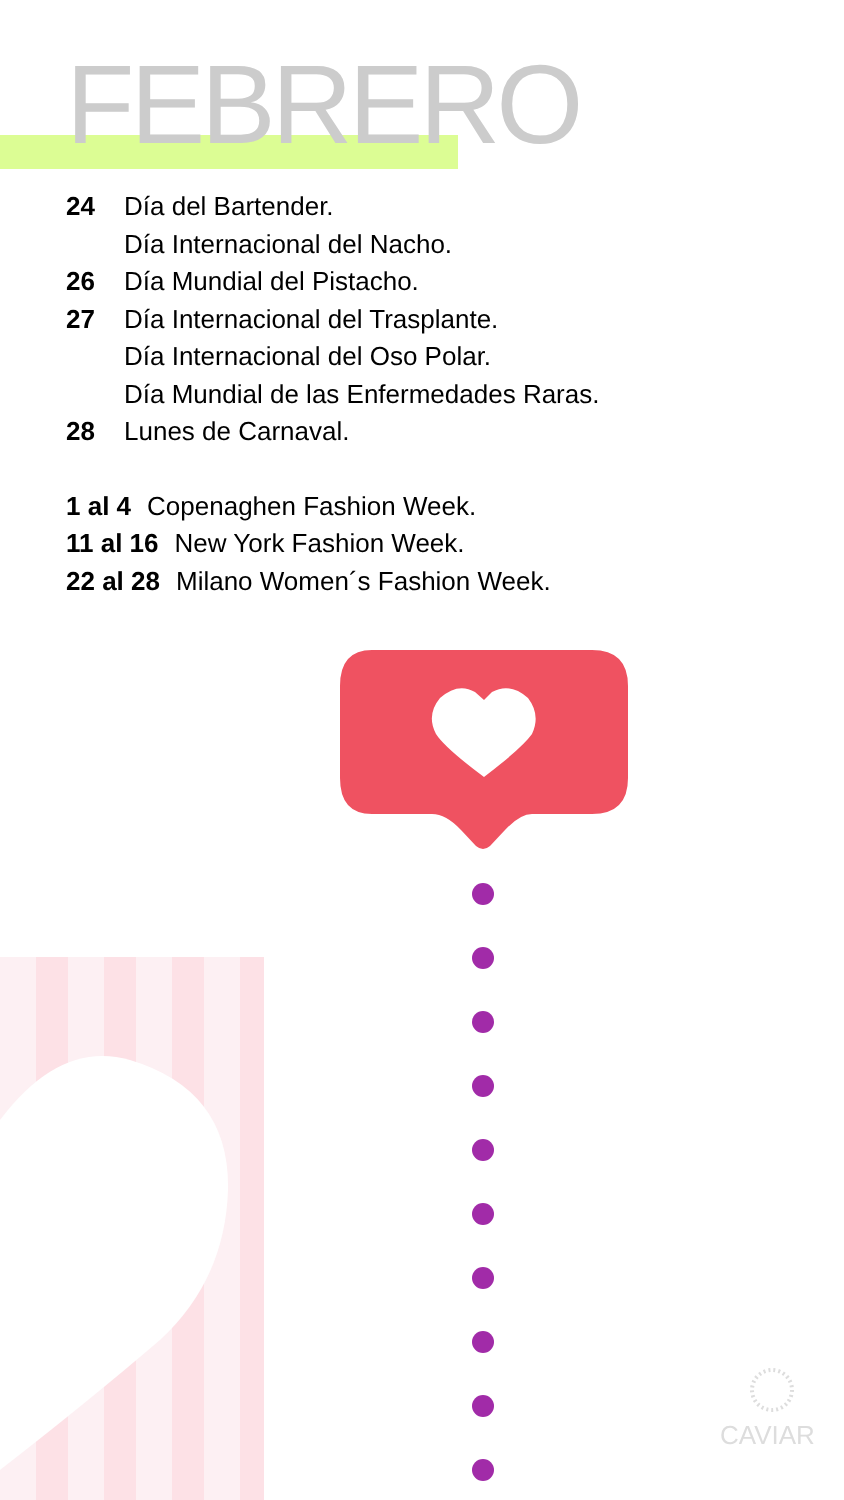FEBRERO
24 Día del Bartender.
Día Internacional del Nacho.
26 Día Mundial del Pistacho.
27 Día Internacional del Trasplante.
Día Internacional del Oso Polar.
Día Mundial de las Enfermedades Raras.
28 Lunes de Carnaval.
1 al 4 Copenaghen Fashion Week.
11 al 16 New York Fashion Week.
22 al 28 Milano Women´s Fashion Week.
CAVIAR